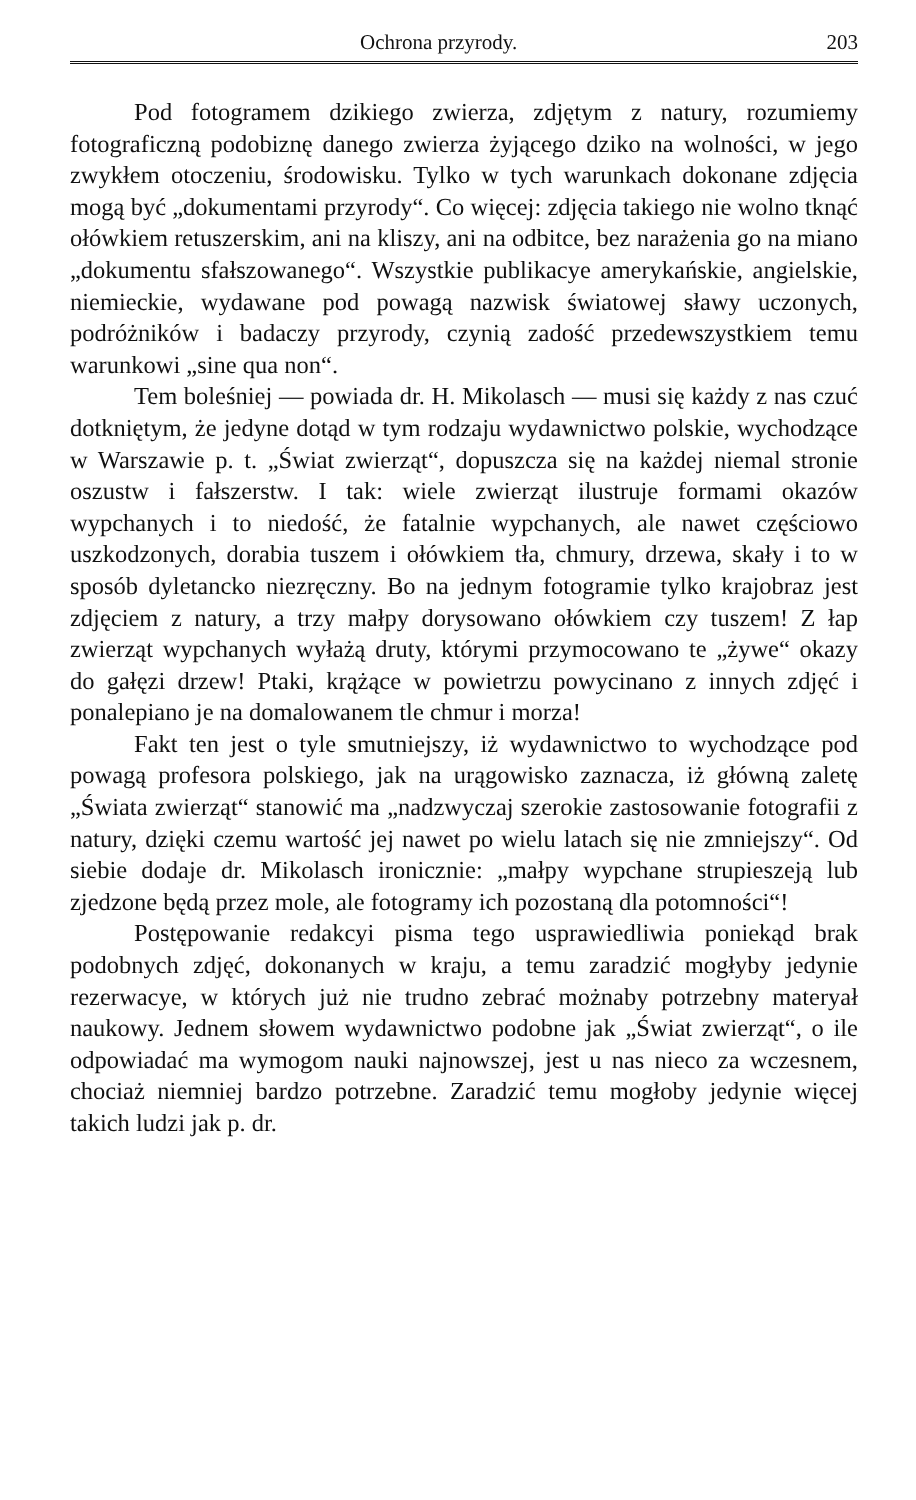Ochrona przyrody. 203
Pod fotogramem dzikiego zwierza, zdjętym z natury, rozumiemy fotograficzną podobiznę danego zwierza żyjącego dziko na wolności, w jego zwykłem otoczeniu, środowisku. Tylko w tych warunkach dokonane zdjęcia mogą być „dokumentami przyrody“. Co więcej: zdjęcia takiego nie wolno tknąć ołówkiem retuszerskim, ani na kliszy, ani na odbitce, bez narażenia go na miano „dokumentu sfałszowanego“. Wszystkie publikacye amerykańskie, angielskie, niemieckie, wydawane pod powagą nazwisk światowej sławy uczonych, podróżników i badaczy przyrody, czynią zadość przedewszystkiem temu warunkowi „sine qua non“.
Tem boleśniej — powiada dr. H. Mikolasch — musi się każdy z nas czuć dotkniętym, że jedyne dotąd w tym rodzaju wydawnictwo polskie, wychodzące w Warszawie p. t. „Świat zwierząt“, dopuszcza się na każdej niemal stronie oszustw i fałszerstw. I tak: wiele zwierząt ilustruje formami okazów wypchanych i to niedość, że fatalnie wypchanych, ale nawet częściowo uszkodzonych, dorabia tuszem i ołówkiem tła, chmury, drzewa, skały i to w sposób dyletancko niezręczny. Bo na jednym fotogramie tylko krajobraz jest zdjęciem z natury, a trzy małpy dorysowano ołówkiem czy tuszem! Z łap zwierząt wypchanych wyłażą druty, którymi przymocowano te „żywe“ okazy do gałęzi drzew! Ptaki, krążące w powietrzu powycinano z innych zdjęć i ponalepiano je na domalowanem tle chmur i morza!
Fakt ten jest o tyle smutniejszy, iż wydawnictwo to wychodzące pod powagą profesora polskiego, jak na urągowisko zaznacza, iż główną zaletę „Świata zwierząt“ stanowić ma „nadzwyczaj szerokie zastosowanie fotografii z natury, dzięki czemu wartość jej nawet po wielu latach się nie zmniejszy“. Od siebie dodaje dr. Mikolasch ironicznie: „małpy wypchane strupieszeją lub zjedzone będą przez mole, ale fotogramy ich pozostaną dla potomności“!
Postępowanie redakcyi pisma tego usprawiedliwia poniekąd brak podobnych zdjęć, dokonanych w kraju, a temu zaradzić mogłyby jedynie rezerwacye, w których już nie trudno zebrać możnaby potrzebny materyał naukowy. Jednem słowem wydawnictwo podobne jak „Świat zwierząt“, o ile odpowiadać ma wymogom nauki najnowszej, jest u nas nieco za wczesnem, chociaż niemniej bardzo potrzebne. Zaradzić temu mogłoby jedynie więcej takich ludzi jak p. dr.